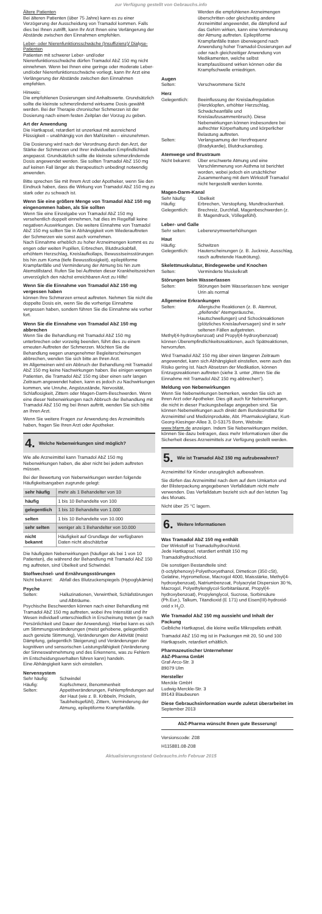zur Verfügung gestellt von Gebrauchs.info
Ältere Patienten
Bei älteren Patienten (über 75 Jahre) kann es zu einer Verzögerung der Ausscheidung von Tramadol kommen. Falls dies bei Ihnen zutrifft, kann Ihr Arzt Ihnen eine Verlängerung der Abstände zwischen den Einnahmen empfehlen.
Leber- oder Nierenfunktionsschwäche (Insuffizienz)/ Dialyse-Patienten
Patienten mit schwerer Leber- und/oder Nierenfunktionsschwäche dürfen Tramadol AbZ 150 mg nicht einnehmen. Wenn bei Ihnen eine geringe oder moderate Leber- und/oder Nierenfunktionsschwäche vorliegt, kann Ihr Arzt eine Verlängerung der Abstände zwischen den Einnahmen empfehlen.
Hinweis:
Die empfohlenen Dosierungen sind Anhaltswerte. Grundsätzlich sollte die kleinste schmerzlindernd wirksame Dosis gewählt werden. Bei der Therapie chronischer Schmerzen ist der Dosierung nach einem festen Zeitplan der Vorzug zu geben.
Art der Anwendung
Die Hartkapsel, retardiert ist unzerkaut mit ausreichend Flüssigkeit – unabhängig von den Mahlzeiten – einzunehmen.
Die Dosierung wird nach der Verordnung durch den Arzt, der Stärke der Schmerzen und Ihrer individuellen Empfindlichkeit angepasst. Grundsätzlich sollte die kleinste schmerzlindernde Dosis angewendet werden. Sie sollten Tramadol AbZ 150 mg auf keinen Fall länger als therapeutisch unbedingt notwendig anwenden.
Bitte sprechen Sie mit Ihrem Arzt oder Apotheker, wenn Sie den Eindruck haben, dass die Wirkung von Tramadol AbZ 150 mg zu stark oder zu schwach ist.
Wenn Sie eine größere Menge von Tramadol AbZ 150 mg eingenommen haben, als Sie sollten
Wenn Sie eine Einzelgabe von Tramadol AbZ 150 mg versehentlich doppelt einnehmen, hat dies im Regelfall keine negativen Auswirkungen. Die weitere Einnahme von Tramadol AbZ 150 mg sollten Sie in Abhängigkeit vom Wiederauftreten der Schmerzen wie sonst auch vornehmen.
Nach Einnahme erheblich zu hoher Arzneimengen kommt es zu engen oder weiten Pupillen, Erbrechen, Blutdruckabfall, erhöhtem Herzschlag, Kreislaufkollaps, Bewusstseinsstörungen bis hin zum Koma (tiefe Bewusstlosigkeit), epileptiforme Krampfanfälle und Verminderung der Atmung bis hin zum Atemstillstand. Rufen Sie bei Auftreten dieser Krankheitszeichen unverzüglich den nächst erreichbaren Arzt zu Hilfe!
Wenn Sie die Einnahme von Tramadol AbZ 150 mg vergessen haben
können Ihre Schmerzen erneut auftreten. Nehmen Sie nicht die doppelte Dosis ein, wenn Sie die vorherige Einnahme vergessen haben, sondern führen Sie die Einnahme wie vorher fort.
Wenn Sie die Einnahme von Tramadol AbZ 150 mg abbrechen
Wenn Sie die Behandlung mit Tramadol AbZ 150 mg unterbrechen oder vorzeitig beenden, führt dies zu einem erneuten Auftreten der Schmerzen. Möchten Sie die Behandlung wegen unangenehmer Begleiterscheinungen abbrechen, wenden Sie sich bitte an Ihren Arzt.
Im Allgemeinen wird ein Abbruch der Behandlung mit Tramadol AbZ 150 mg keine Nachwirkungen haben. Bei einigen wenigen Patienten, die Tramadol AbZ 150 mg über einen sehr langen Zeitraum angewendet haben, kann es jedoch zu Nachwirkungen kommen, wie Unruhe, Angstzustände, Nervosität, Schlaflosigkeit, Zittern oder Magen-Darm-Beschwerden. Wenn eine dieser Nebenwirkungen nach Abbruch der Behandlung mit Tramadol AbZ 150 mg bei Ihnen auftritt, wenden Sie sich bitte an Ihren Arzt.
Wenn Sie weitere Fragen zur Anwendung des Arzneimittels haben, fragen Sie Ihren Arzt oder Apotheker.
4. Welche Nebenwirkungen sind möglich?
Wie alle Arzneimittel kann Tramadol AbZ 150 mg Nebenwirkungen haben, die aber nicht bei jedem auftreten müssen.
Bei der Bewertung von Nebenwirkungen werden folgende Häufigkeitsangaben zugrunde gelegt:
| sehr häufig | mehr als 1 Behandelter von 10 |
| häufig | 1 bis 10 Behandelte von 100 |
| gelegentlich | 1 bis 10 Behandelte von 1.000 |
| selten | 1 bis 10 Behandelte von 10.000 |
| sehr selten | weniger als 1 Behandelter von 10.000 |
| nicht bekannt | Häufigkeit auf Grundlage der verfügbaren Daten nicht abschätzbar |
Die häufigsten Nebenwirkungen (häufiger als bei 1 von 10 Patienten), die während der Behandlung mit Tramadol AbZ 150 mg auftreten, sind Übelkeit und Schwindel.
Stoffwechsel- und Ernährungsstörungen
Nicht bekannt: Abfall des Blutzuckerspiegels (Hypoglykämie)
Psyche
Selten: Halluzinationen, Verwirrtheit, Schlafstörungen und Albträume.
Psychische Beschwerden können nach einer Behandlung mit Tramadol AbZ 150 mg auftreten, wobei ihre Intensität und ihr Wesen individuell unterschiedlich in Erscheinung treten (je nach Persönlichkeit und Dauer der Anwendung). Hierbei kann es sich um Stimmungsveränderungen (meist gehobene, gelegentlich auch gereizte Stimmung), Veränderungen der Aktivität (meist Dämpfung, gelegentlich Steigerung) und Veränderungen der kognitiven und sensorischen Leistungsfähigkeit (Veränderung der Sinneswahrnehmung und des Erkennens, was zu Fehlern im Entscheidungsverhalten führen kann) handeln.
Eine Abhängigkeit kann sich einstellen.
Nervensystem
Sehr häufig: Schwindel
Häufig: Kopfschmerz, Benommenheit
Selten: Appetitveränderungen, Fehlempfindungen auf der Haut (wie z. B. Kribbeln, Prickeln, Taubheitsgefühl), Zittern, Verminderung der Atmung, epileptiforme Krampfanfälle.
Werden die empfohlenen Arzneimengen überschritten oder gleichzeitig andere Arzneimittel angewendet, die dämpfend auf das Gehirn wirken, kann eine Verminderung der Atmung auftreten. Epileptiforme Krampfanfälle traten überwiegend nach Anwendung hoher Tramadol-Dosierungen auf oder nach gleichzeitiger Anwendung von Medikamenten, welche selbst krampfauslösend wirken können oder die Krampfschwelle erniedrigen.
Augen
Selten: Verschwommene Sicht
Herz
Gelegentlich: Beeinflussung der Kreislaufregulation (Herzklopfen, erhöhter Herzschlag, Schwächeanfälle und Kreislaufzusammenbruch). Diese Nebenwirkungen können insbesondere bei aufrechter Körperhaltung und körperlicher Belastung auftreten.
Selten: Verlangsamung der Herzfrequenz (Bradykardie), Blutdruckanstieg.
Atemwege und Brustraum
Nicht bekannt: Über erschwerte Atmung und eine Verschlimmerung von Asthma ist berichtet worden, wobei jedoch ein ursächlicher Zusammenhang mit dem Wirkstoff Tramadol nicht hergestellt werden konnte.
Magen-Darm-Kanal
Sehr häufig: Übelkeit
Häufig: Erbrechen, Verstopfung, Mundtrockenheit.
Gelegentlich: Brechreiz, Durchfall, Magenbeschwerden (z. B. Magendruck, Völlegefühl).
Leber- und Galle
Sehr selten: Leberenzymwerterhöhungen
Haut
Häufig: Schwitzen
Gelegentlich: Hauterscheinungen (z. B. Juckreiz, Ausschlag, rasch auftretende Hautrötung).
Skelettmuskulatur, Bindegewebe und Knochen
Selten: Verminderte Muskelkraft
Störungen beim Wasserlassen
Selten: Störungen beim Wasserlassen bzw. weniger Urin als normal
Allgemeine Erkrankungen
Selten: Allergische Reaktionen (z. B. Atemnot, „pfeifende“ Atemgeräusche, Hautschwellungen) und Schockreaktionen (plötzliches Kreislaufversagen) sind in sehr seltenen Fällen aufgetreten.
Methyl(4-hydroxybenzoat) und Propyl(4-hydroxybenzoat) können Überempfindlichkeitsreaktionen, auch Spätreaktionen, hervorrufen.
Wird Tramadol AbZ 150 mg über einen längeren Zeitraum angewendet, kann sich Abhängigkeit einstellen, wenn auch das Risiko gering ist. Nach Absetzen der Medikation, können Entzugsreaktionen auftreten (siehe 3. unter „Wenn Sie die Einnahme mit Tramadol AbZ 150 mg abbrechen“).
Meldung von Nebenwirkungen
Wenn Sie Nebenwirkungen bemerken, wenden Sie sich an Ihren Arzt oder Apotheker. Dies gilt auch für Nebenwirkungen, die nicht in dieser Packungsbeilage angegeben sind. Sie können Nebenwirkungen auch direkt dem Bundesinstitut für Arzneimittel und Medizinprodukte, Abt. Pharmakovigilanz, Kurt-Georg-Kiesinger-Allee 3, D-53175 Bonn, Website: www.bfarm.de anzeigen. Indem Sie Nebenwirkungen melden, können Sie dazu beitragen, dass mehr Informationen über die Sicherheit dieses Arzneimittels zur Verfügung gestellt werden.
5. Wie ist Tramadol AbZ 150 mg aufzubewahren?
Arzneimittel für Kinder unzugänglich aufbewahren.
Sie dürfen das Arzneimittel nach dem auf dem Umkarton und der Blisterpackung angegebenen Verfalldatum nicht mehr verwenden. Das Verfalldatum bezieht sich auf den letzten Tag des Monats.
Nicht über 25 °C lagern.
6. Weitere Informationen
Was Tramadol AbZ 150 mg enthält
Der Wirkstoff ist Tramadolhydrochlorid.
Jede Hartkapsel, retardiert enthält 150 mg Tramadolhydrochlorid.
Die sonstigen Bestandteile sind:
(t-octylphenoxy)-Polyethoxyethanol, Dimeticon (350 cSt), Gelatine, Hypromellose, Macrogol 4000, Maisstärke, Methyl(4-hydroxybenzoat), Natriumbenzoat, Polyacrylat Dispersion 30 %, Macrogol, Polyethylenglycol-Sorbitanlaurat, Propyl(4-hydroxybenzoat), Propylenglycol, Sucrose, Sorbinsäure (Ph.Eur.), Talkum, Titandioxid (E 171) und Eisen(III)-hydroxid-oxid x H<sub>2</sub>O.
Wie Tramadol AbZ 150 mg aussieht und Inhalt der Packung
Gelbliche Hartkapsel, die kleine weiße Mikropellets enthält.
Tramadol AbZ 150 mg ist in Packungen mit 20, 50 und 100 Hartkapseln, retardiert erhältlich.
Pharmazeutischer Unternehmer
AbZ-Pharma GmbH
Graf-Arco-Str. 3
89079 Ulm
Hersteller
Merckle GmbH
Ludwig-Merckle-Str. 3
89143 Blaubeuren
Diese Gebrauchsinformation wurde zuletzt überarbeitet im
September 2013
AbZ-Pharma wünscht Ihnen gute Besserung!
Versionscode: Z08
H115881.08-Z08
Aktualisierungsstand Gebrauchs.info Februar 2015